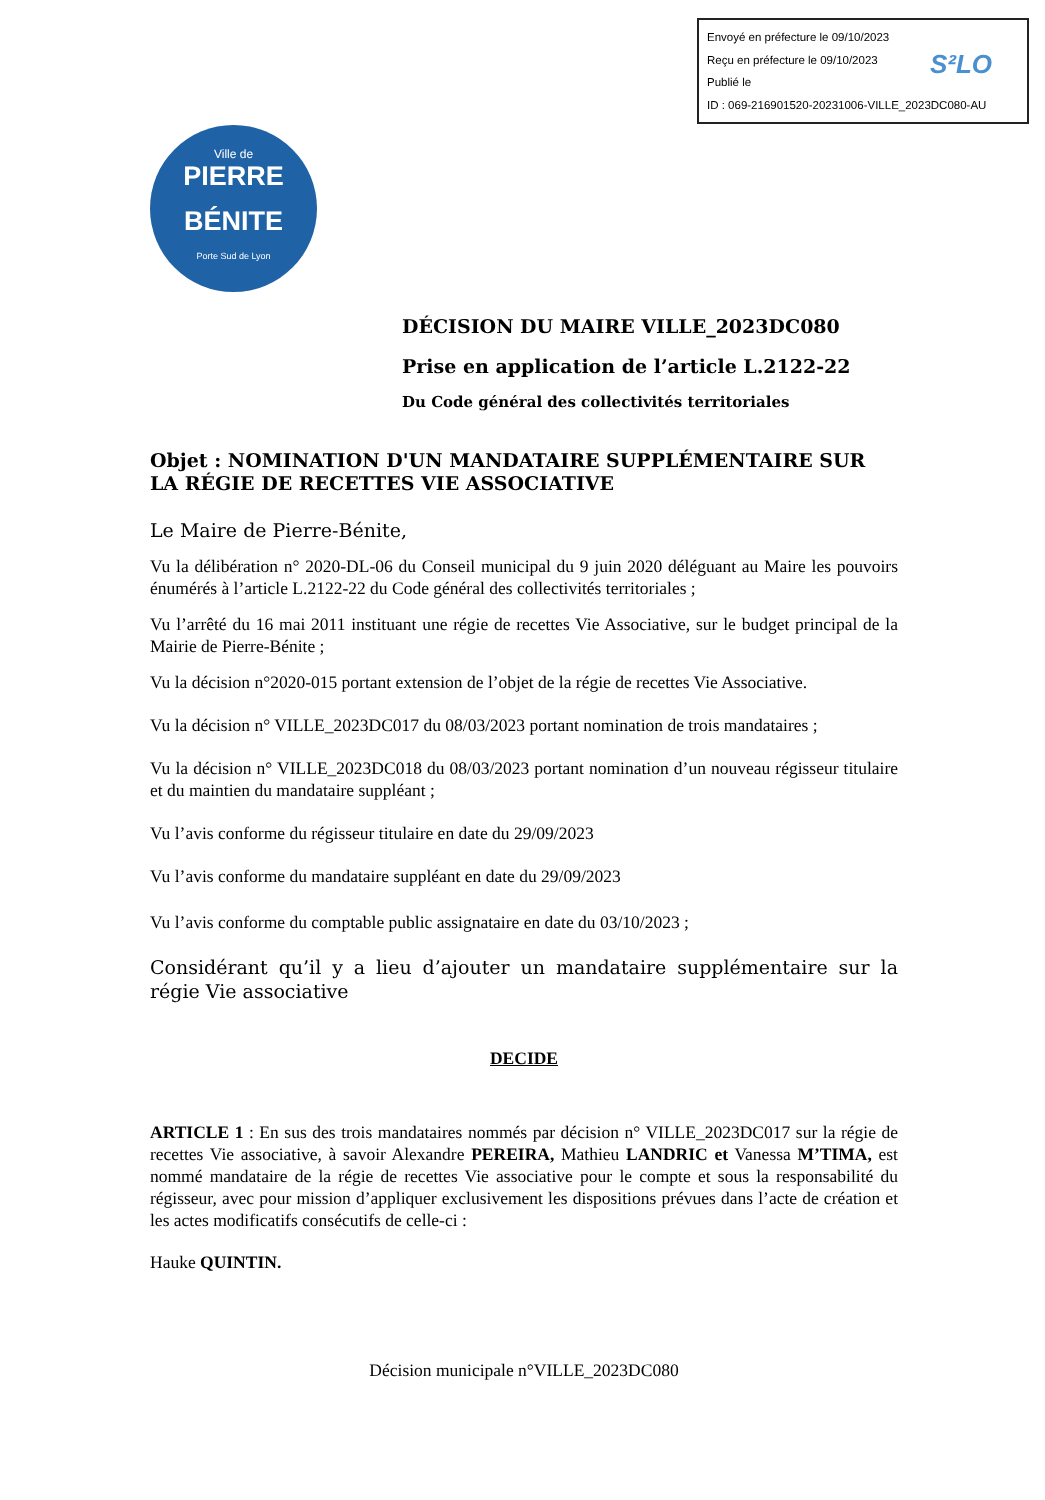Envoyé en préfecture le 09/10/2023
Reçu en préfecture le 09/10/2023
Publié le
ID : 069-216901520-20231006-VILLE_2023DC080-AU
S²LO
Ville de
PIERRE
BÉNITE
Porte Sud de Lyon
DÉCISION DU MAIRE VILLE_2023DC080
Prise en application de l’article L.2122-22
Du Code général des collectivités territoriales
Objet : NOMINATION D'UN MANDATAIRE SUPPLÉMENTAIRE SUR LA RÉGIE DE RECETTES VIE ASSOCIATIVE
Le Maire de Pierre-Bénite,
Vu la délibération n° 2020-DL-06 du Conseil municipal du 9 juin 2020 déléguant au Maire les pouvoirs énumérés à l’article L.2122-22 du Code général des collectivités territoriales ;
Vu l’arrêté du 16 mai 2011 instituant une régie de recettes Vie Associative, sur le budget principal de la Mairie de Pierre-Bénite ;
Vu la décision n°2020-015 portant extension de l’objet de la régie de recettes Vie Associative.
Vu la décision n° VILLE_2023DC017 du 08/03/2023 portant nomination de trois mandataires ;
Vu la décision n° VILLE_2023DC018 du 08/03/2023 portant nomination d’un nouveau régisseur titulaire et du maintien du mandataire suppléant ;
Vu l’avis conforme du régisseur titulaire en date du 29/09/2023
Vu l’avis conforme du mandataire suppléant en date du 29/09/2023
Vu l’avis conforme du comptable public assignataire en date du 03/10/2023 ;
Considérant qu’il y a lieu d’ajouter un mandataire supplémentaire sur la régie Vie associative
DECIDE
ARTICLE 1 : En sus des trois mandataires nommés par décision n° VILLE_2023DC017 sur la régie de recettes Vie associative, à savoir Alexandre PEREIRA, Mathieu LANDRIC et Vanessa M’TIMA, est nommé mandataire de la régie de recettes Vie associative pour le compte et sous la responsabilité du régisseur, avec pour mission d’appliquer exclusivement les dispositions prévues dans l’acte de création et les actes modificatifs consécutifs de celle-ci :
Hauke QUINTIN.
Décision municipale n°VILLE_2023DC080